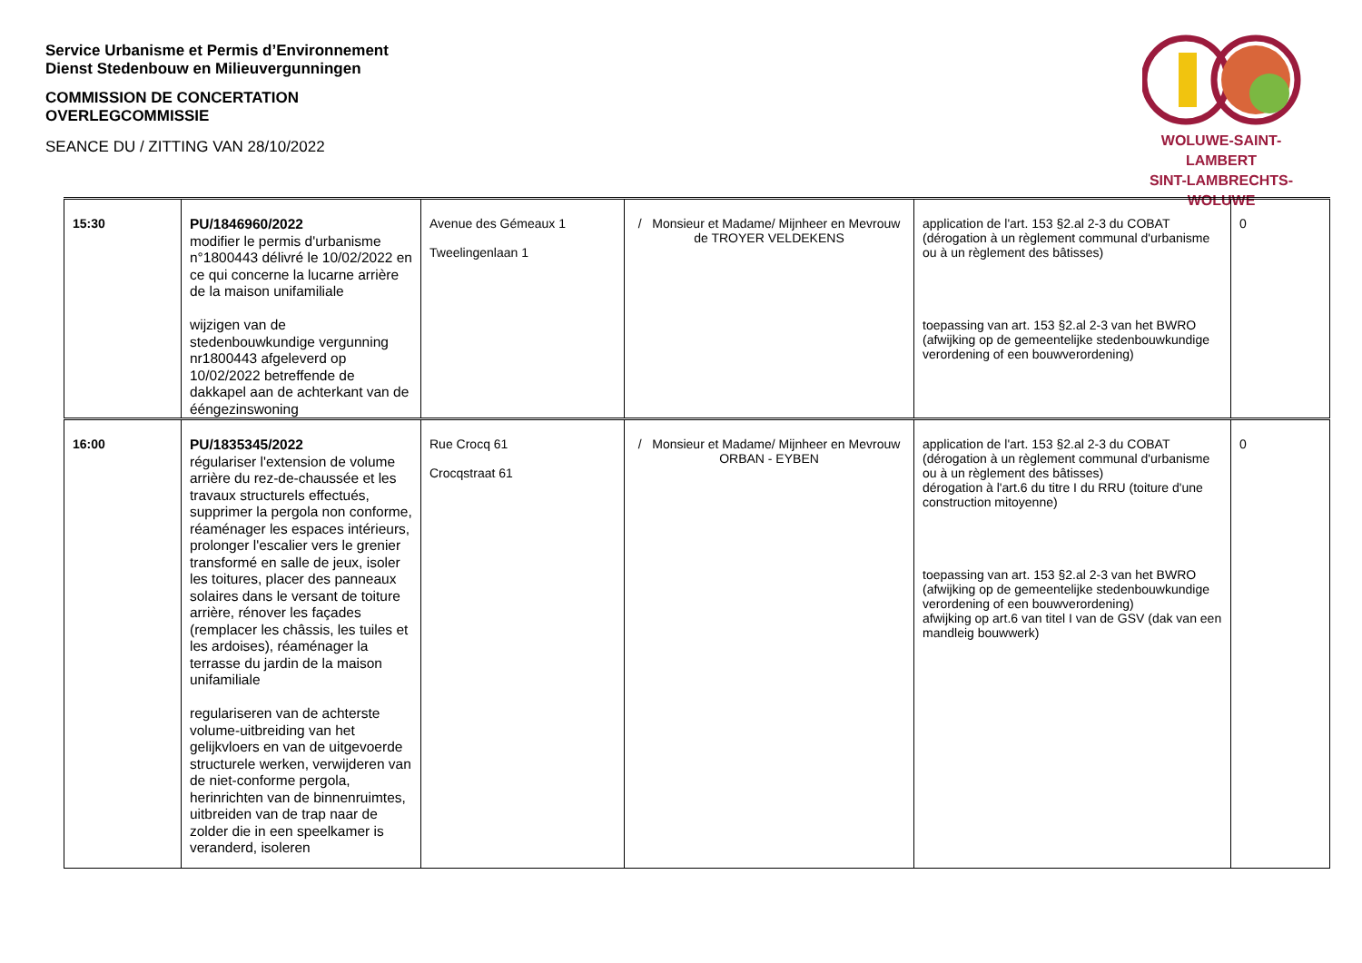Service Urbanisme et Permis d’Environnement
Dienst Stedenbouw en Milieuvergunningen
COMMISSION DE CONCERTATION
OVERLEGCOMMISSIE
SEANCE DU / ZITTING VAN 28/10/2022
WOLUWE-SAINT-LAMBERT
SINT-LAMBRECHTS-WOLUWE
| 15:30 | PU/1846960/2022 modifier le permis d'urbanisme n°1800443 délivré le 10/02/2022 en ce qui concerne la lucarne arrière de la maison unifamiliale wijzigen van de stedenbouwkundige vergunning nr1800443 afgeleverd op 10/02/2022 betreffende de dakkapel aan de achterkant van de ééngezinswoning | Avenue des Gémeaux 1 Tweelingenlaan 1 | / Monsieur et Madame/ Mijnheer en Mevrouw de TROYER VELDEKENS | application de l'art. 153 §2.al 2-3 du COBAT (dérogation à un règlement communal d'urbanisme ou à un règlement des bâtisses) toepassing van art. 153 §2.al 2-3 van het BWRO (afwijking op de gemeentelijke stedenbouwkundige verordening of een bouwverordening) | 0 |
| 16:00 | PU/1835345/2022 régulariser l'extension de volume arrière du rez-de-chaussée et les travaux structurels effectués, supprimer la pergola non conforme, réaménager les espaces intérieurs, prolonger l'escalier vers le grenier transformé en salle de jeux, isoler les toitures, placer des panneaux solaires dans le versant de toiture arrière, rénover les façades (remplacer les châssis, les tuiles et les ardoises), réaménager la terrasse du jardin de la maison unifamiliale regulariseren van de achterste volume-uitbreiding van het gelijkvloers en van de uitgevoerde structurele werken, verwijderen van de niet-conforme pergola, herinrichten van de binnenruimtes, uitbreiden van de trap naar de zolder die in een speelkamer is veranderd, isoleren | Rue Crocq 61 Crocqstraat 61 | / Monsieur et Madame/ Mijnheer en Mevrouw ORBAN - EYBEN | application de l'art. 153 §2.al 2-3 du COBAT (dérogation à un règlement communal d'urbanisme ou à un règlement des bâtisses) dérogation à l'art.6 du titre I du RRU (toiture d'une construction mitoyenne) toepassing van art. 153 §2.al 2-3 van het BWRO (afwijking op de gemeentelijke stedenbouwkundige verordening of een bouwverordening) afwijking op art.6 van titel I van de GSV (dak van een mandleig bouwwerk) | 0 |